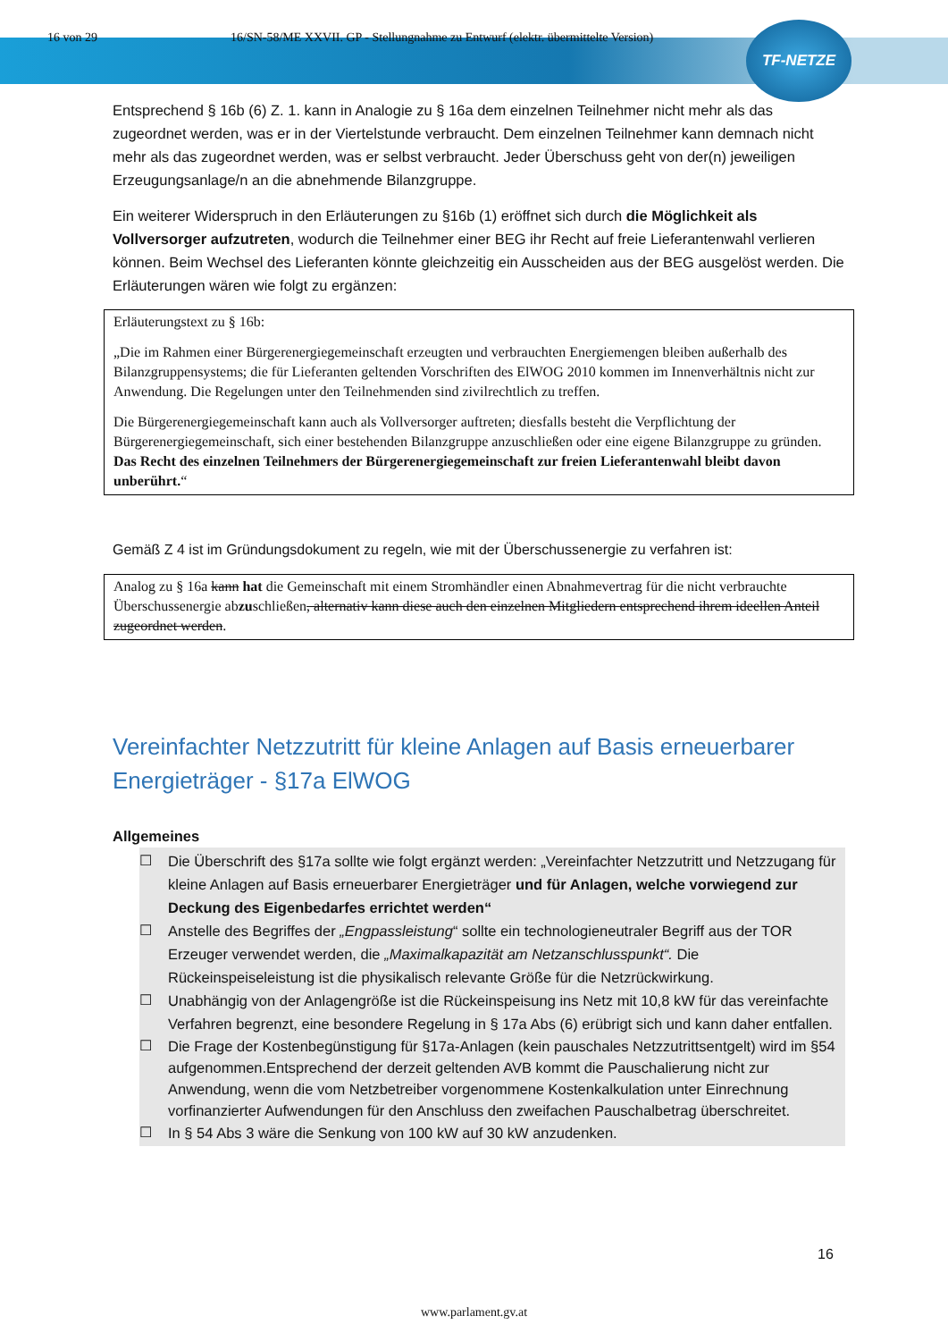TF-NETZE
16 von 29 16/SN-58/ME XXVII. GP - Stellungnahme zu Entwurf (elektr. übermittelte Version)
Entsprechend § 16b (6) Z. 1. kann in Analogie zu § 16a dem einzelnen Teilnehmer nicht mehr als das zugeordnet werden, was er in der Viertelstunde verbraucht. Dem einzelnen Teilnehmer kann demnach nicht mehr als das zugeordnet werden, was er selbst verbraucht. Jeder Überschuss geht von der(n) jeweiligen Erzeugungsanlage/n an die abnehmende Bilanzgruppe.
Ein weiterer Widerspruch in den Erläuterungen zu §16b (1) eröffnet sich durch die Möglichkeit als Vollversorger aufzutreten, wodurch die Teilnehmer einer BEG ihr Recht auf freie Lieferantenwahl verlieren können. Beim Wechsel des Lieferanten könnte gleichzeitig ein Ausscheiden aus der BEG ausgelöst werden. Die Erläuterungen wären wie folgt zu ergänzen:
Erläuterungstext zu § 16b:
„Die im Rahmen einer Bürgerenergiegemeinschaft erzeugten und verbrauchten Energiemengen bleiben außerhalb des Bilanzgruppensystems; die für Lieferanten geltenden Vorschriften des ElWOG 2010 kommen im Innenverhältnis nicht zur Anwendung. Die Regelungen unter den Teilnehmenden sind zivilrechtlich zu treffen.
Die Bürgerenergiegemeinschaft kann auch als Vollversorger auftreten; diesfalls besteht die Verpflichtung der Bürgerenergiegemeinschaft, sich einer bestehenden Bilanzgruppe anzuschließen oder eine eigene Bilanzgruppe zu gründen. Das Recht des einzelnen Teilnehmers der Bürgerenergiegemeinschaft zur freien Lieferantenwahl bleibt davon unberührt.“
Gemäß Z 4 ist im Gründungsdokument zu regeln, wie mit der Überschussenergie zu verfahren ist:
Analog zu § 16a kann hat die Gemeinschaft mit einem Stromhändler einen Abnahmevertrag für die nicht verbrauchte Überschussenergie abzuschließen, alternativ kann diese auch den einzelnen Mitgliedern entsprechend ihrem ideellen Anteil zugeordnet werden.
Vereinfachter Netzzutritt für kleine Anlagen auf Basis erneuerbarer Energieträger - §17a ElWOG
Allgemeines
☐ Die Überschrift des §17a sollte wie folgt ergänzt werden: „Vereinfachter Netzzutritt und Netzzugang für kleine Anlagen auf Basis erneuerbarer Energieträger und für Anlagen, welche vorwiegend zur Deckung des Eigenbedarfes errichtet werden“
☐ Anstelle des Begriffes der „Engpassleistung“ sollte ein technologieneutraler Begriff aus der TOR Erzeuger verwendet werden, die „Maximalkapazität am Netzanschlusspunkt“. Die Rückeinspeiseleistung ist die physikalisch relevante Größe für die Netzrückwirkung.
☐ Unabhängig von der Anlagengröße ist die Rückeinspeisung ins Netz mit 10,8 kW für das vereinfachte Verfahren begrenzt, eine besondere Regelung in § 17a Abs (6) erübrigt sich und kann daher entfallen.
☐ Die Frage der Kostenbegünstigung für §17a-Anlagen (kein pauschales Netzzutrittsentgelt) wird im §54 aufgenommen.Entsprechend der derzeit geltenden AVB kommt die Pauschalierung nicht zur Anwendung, wenn die vom Netzbetreiber vorgenommene Kostenkalkulation unter Einrechnung vorfinanzierter Aufwendungen für den Anschluss den zweifachen Pauschalbetrag überschreitet.
☐ In § 54 Abs 3 wäre die Senkung von 100 kW auf 30 kW anzudenken.
16
www.parlament.gv.at